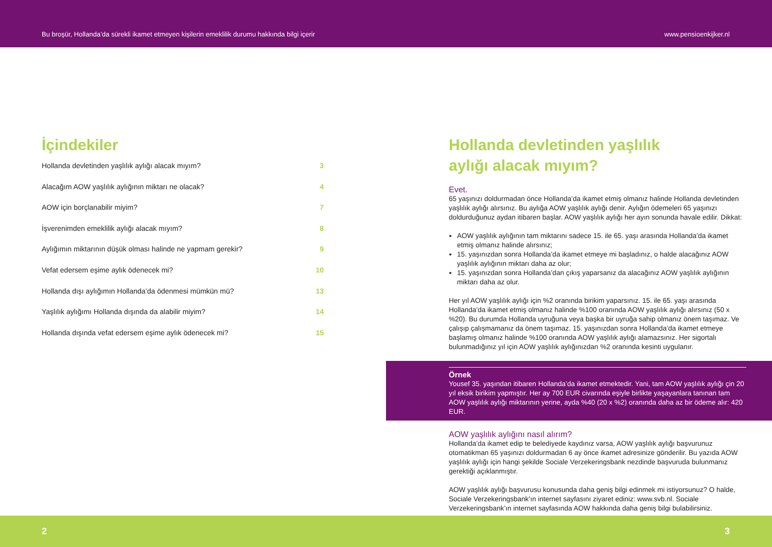Bu broşür, Hollanda’da sürekli ikamet etmeyen kişilerin emeklilik durumu hakkında bilgi içerir www.pensioenkijker.nl
İçindekiler
Hollanda devletinden yaşlılık aylığı alacak mıyım? 3
Alacağım AOW yaşlılık aylığının miktarı ne olacak? 4
AOW için borçlanabilir miyim? 7
İşverenimden emeklilik aylığı alacak mıyım? 8
Aylığımın miktarının düşük olması halinde ne yapmam gerekir? 9
Vefat edersem eşime aylık ödenecek mi? 10
Hollanda dışı aylığımın Hollanda’da ödenmesi mümkün mü? 13
Yaşlılık aylığımı Hollanda dışında da alabilir miyim? 14
Hollanda dışında vefat edersem eşime aylık ödenecek mi? 15
Hollanda devletinden yaşlılık
aylığı alacak mıyım?
Evet.
65 yaşınızı doldurmadan önce Hollanda’da ikamet etmiş olmanız halinde Hollanda devletinden yaşlılık aylığı alırsınız. Bu aylığa AOW yaşlılık aylığı denir. Aylığın ödemeleri 65 yaşınızı doldurduğunuz aydan itibaren başlar. AOW yaşlılık aylığı her ayın sonunda havale edilir. Dikkat:
AOW yaşlılık aylığının tam miktarını sadece 15. ile 65. yaşı arasında Hollanda’da ikamet etmiş olmanız halinde alırsınız;
15. yaşınızdan sonra Hollanda’da ikamet etmeye mi başladınız, o halde alacağınız AOW yaşlılık aylığının miktarı daha az olur;
15. yaşınızdan sonra Hollanda’dan çıkış yaparsanız da alacağınız AOW yaşlılık aylığının miktarı daha az olur.
Her yıl AOW yaşlılık aylığı için %2 oranında birikim yaparsınız. 15. ile 65. yaşı arasında Hollanda’da ikamet etmiş olmanız halinde %100 oranında AOW yaşlılık aylığı alırsınız (50 x %20). Bu durumda Hollanda uyruğuna veya başka bir uyruğa sahip olmanız önem taşımaz. Ve çalışıp çalışmamanız da önem taşımaz. 15. yaşınızdan sonra Hollanda’da ikamet etmeye başlamış olmanız halinde %100 oranında AOW yaşlılık aylığı alamazsınız. Her sigortalı bulunmadığınız yıl için AOW yaşlılık aylığınızdan %2 oranında kesinti uygulanır.
Örnek
Yousef 35. yaşından itibaren Hollanda’da ikamet etmektedir. Yani, tam AOW yaşlılık aylığı çin 20 yıl eksik birikim yapmıştır. Her ay 700 EUR civarında eşiyle birlikte yaşayanlara tanınan tam AOW yaşlılık aylığı miktarının yerine, ayda %40 (20 x %2) oranında daha az bir ödeme alır: 420 EUR.
AOW yaşlılık aylığını nasıl alırım?
Hollanda’da ikamet edip te belediyede kaydınız varsa, AOW yaşlılık aylığı başvurunuz otomatikman 65 yaşınızı doldurmadan 6 ay önce ikamet adresinize gönderilir. Bu yazıda AOW yaşlılık aylığı için hangi şekilde Sociale Verzekeringsbank nezdinde başvuruda bulunmanız gerektiği açıklanmıştır.
AOW yaşlılık aylığı başvurusu konusunda daha geniş bilgi edinmek mi istiyorsunuz? O halde, Sociale Verzekeringsbank’ın internet sayfasını ziyaret ediniz: www.svb.nl. Sociale Verzekeringsbank’ın internet sayfasında AOW hakkında daha geniş bilgi bulabilirsiniz.
2 3